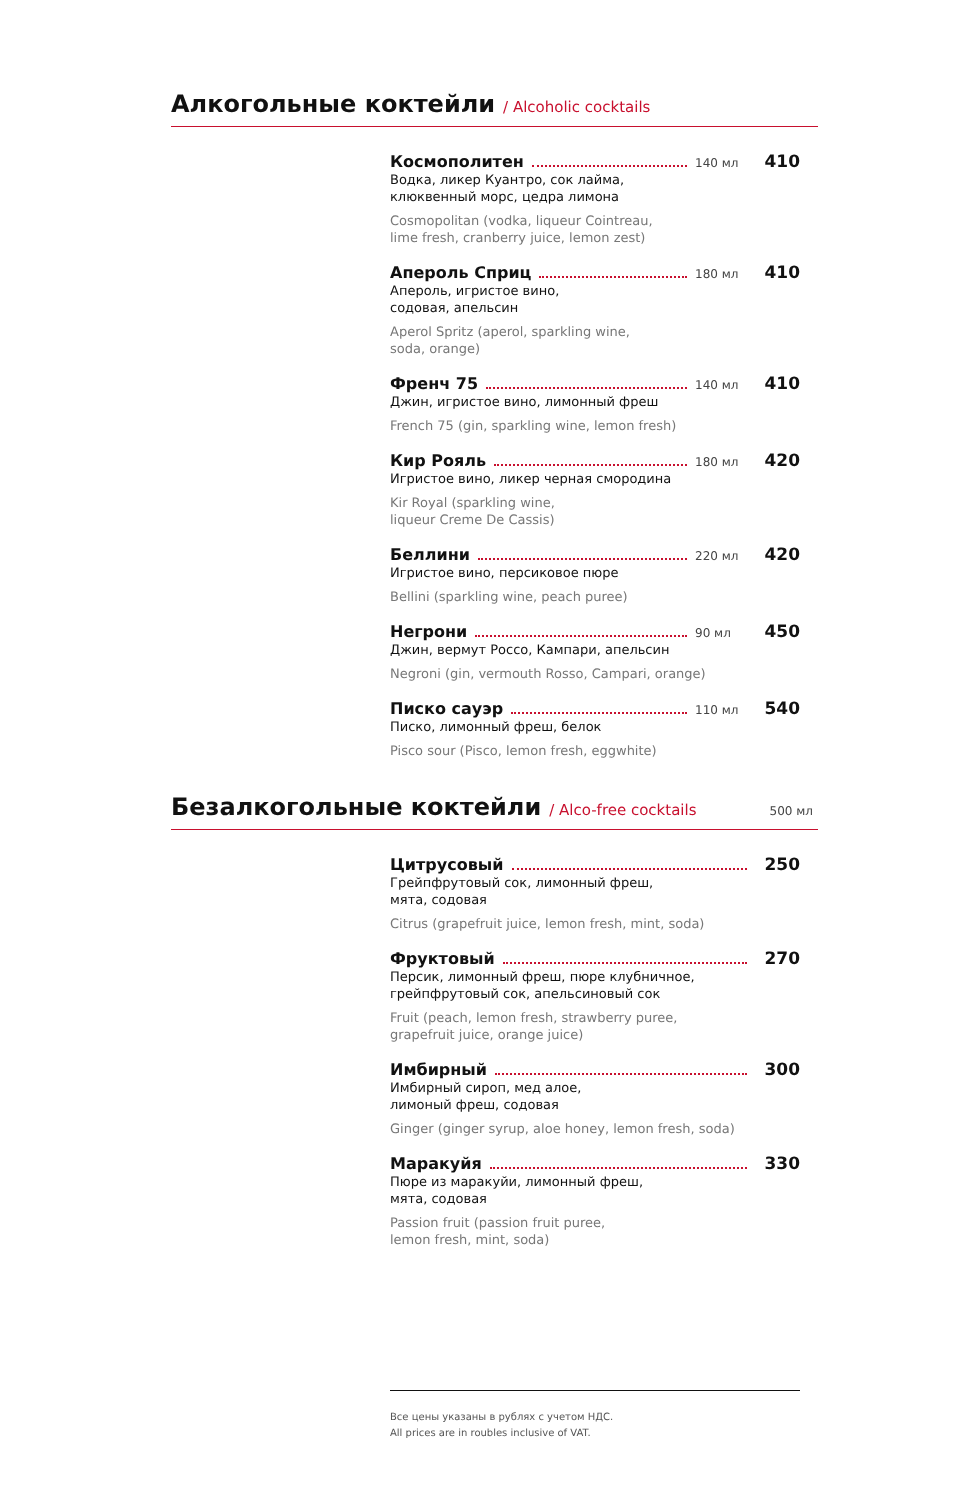Алкогольные коктейли
/ Alcoholic cocktails
Космополитен 140 мл 410
Водка, ликер Куантро, сок лайма,
клюквенный морс, цедра лимона
Cosmopolitan (vodka, liqueur Cointreau,
lime fresh, cranberry juice, lemon zest)
Апероль Сприц 180 мл 410
Апероль, игристое вино,
содовая, апельсин
Aperol Spritz (aperol, sparkling wine,
soda, orange)
Френч 75 140 мл 410
Джин, игристое вино, лимонный фреш
French 75 (gin, sparkling wine, lemon fresh)
Кир Рояль 180 мл 420
Игристое вино, ликер черная смородина
Kir Royal (sparkling wine,
liqueur Creme De Cassis)
Беллини 220 мл 420
Игристое вино, персиковое пюре
Bellini (sparkling wine, peach puree)
Негрони 90 мл 450
Джин, вермут Россо, Кампари, апельсин
Negroni (gin, vermouth Rosso, Campari, orange)
Писко сауэр 110 мл 540
Писко, лимонный фреш, белок
Pisco sour (Pisco, lemon fresh, eggwhite)
Безалкогольные коктейли
/ Alco-free cocktails 500 мл
Цитрусовый 250
Грейпфрутовый сок, лимонный фреш,
мята, содовая
Citrus (grapefruit juice, lemon fresh, mint, soda)
Фруктовый 270
Персик, лимонный фреш, пюре клубничное,
грейпфрутовый сок, апельсиновый сок
Fruit (peach, lemon fresh, strawberry puree,
grapefruit juice, orange juice)
Имбирный 300
Имбирный сироп, мед алое,
лимоный фреш, содовая
Ginger (ginger syrup, aloe honey, lemon fresh, soda)
Маракуйя 330
Пюре из маракуйи, лимонный фреш,
мята, содовая
Passion fruit (passion fruit puree,
lemon fresh, mint, soda)
Все цены указаны в рублях с учетом НДС.
All prices are in roubles inclusive of VAT.